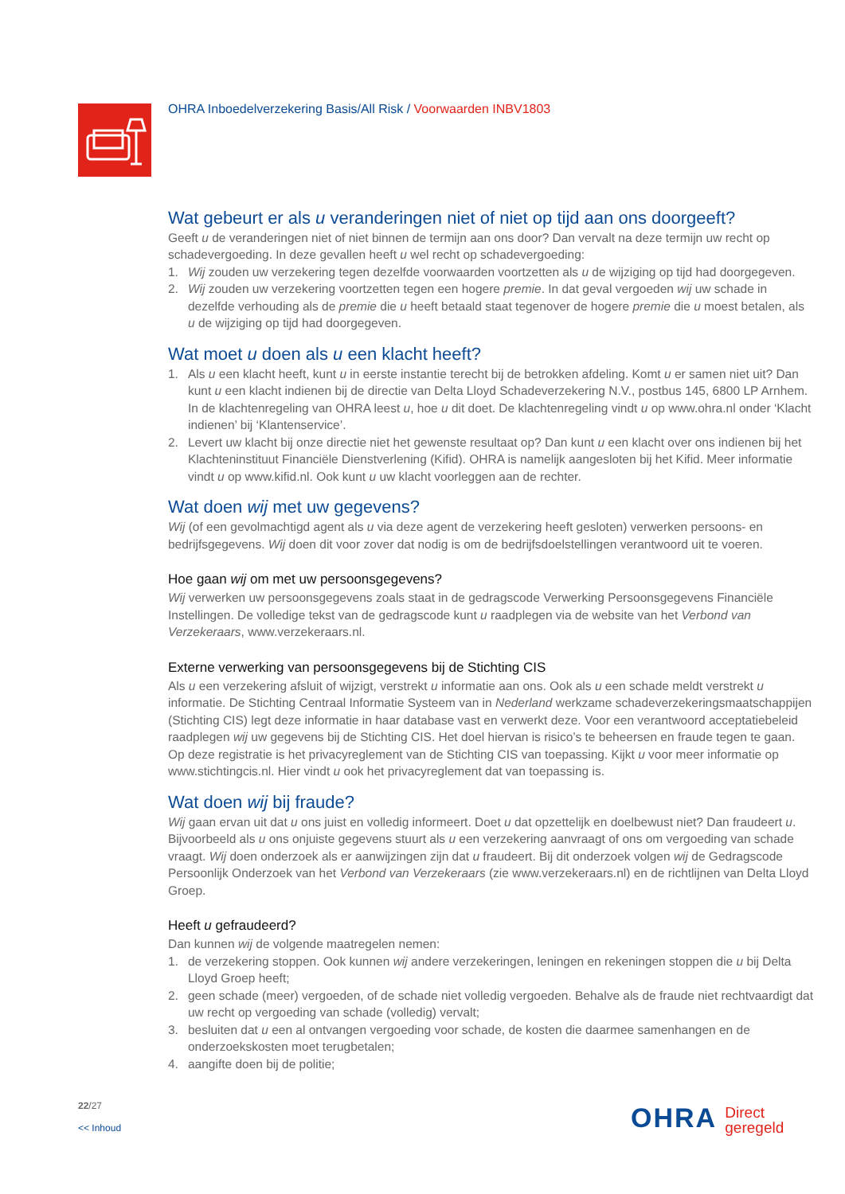OHRA Inboedelverzekering Basis/All Risk / Voorwaarden INBV1803
Wat gebeurt er als u veranderingen niet of niet op tijd aan ons doorgeeft?
Geeft u de veranderingen niet of niet binnen de termijn aan ons door? Dan vervalt na deze termijn uw recht op schadevergoeding. In deze gevallen heeft u wel recht op schadevergoeding:
1. Wij zouden uw verzekering tegen dezelfde voorwaarden voortzetten als u de wijziging op tijd had doorgegeven.
2. Wij zouden uw verzekering voortzetten tegen een hogere premie. In dat geval vergoeden wij uw schade in dezelfde verhouding als de premie die u heeft betaald staat tegenover de hogere premie die u moest betalen, als u de wijziging op tijd had doorgegeven.
Wat moet u doen als u een klacht heeft?
1. Als u een klacht heeft, kunt u in eerste instantie terecht bij de betrokken afdeling. Komt u er samen niet uit? Dan kunt u een klacht indienen bij de directie van Delta Lloyd Schadeverzekering N.V., postbus 145, 6800 LP Arnhem. In de klachtenregeling van OHRA leest u, hoe u dit doet. De klachtenregeling vindt u op www.ohra.nl onder ‘Klacht indienen’ bij ‘Klantenservice’.
2. Levert uw klacht bij onze directie niet het gewenste resultaat op? Dan kunt u een klacht over ons indienen bij het Klachteninstituut Financiële Dienstverlening (Kifid). OHRA is namelijk aangesloten bij het Kifid. Meer informatie vindt u op www.kifid.nl. Ook kunt u uw klacht voorleggen aan de rechter.
Wat doen wij met uw gegevens?
Wij (of een gevolmachtigd agent als u via deze agent de verzekering heeft gesloten) verwerken persoons- en bedrijfsgegevens. Wij doen dit voor zover dat nodig is om de bedrijfsdoelstellingen verantwoord uit te voeren.
Hoe gaan wij om met uw persoonsgegevens?
Wij verwerken uw persoonsgegevens zoals staat in de gedragscode Verwerking Persoonsgegevens Financiële Instellingen. De volledige tekst van de gedragscode kunt u raadplegen via de website van het Verbond van Verzekeraars, www.verzekeraars.nl.
Externe verwerking van persoonsgegevens bij de Stichting CIS
Als u een verzekering afsluit of wijzigt, verstrekt u informatie aan ons. Ook als u een schade meldt verstrekt u informatie. De Stichting Centraal Informatie Systeem van in Nederland werkzame schadeverzekeringsmaatschappijen (Stichting CIS) legt deze informatie in haar database vast en verwerkt deze. Voor een verantwoord acceptatiebeleid raadplegen wij uw gegevens bij de Stichting CIS. Het doel hiervan is risico’s te beheersen en fraude tegen te gaan. Op deze registratie is het privacyreglement van de Stichting CIS van toepassing. Kijkt u voor meer informatie op www.stichtingcis.nl. Hier vindt u ook het privacyreglement dat van toepassing is.
Wat doen wij bij fraude?
Wij gaan ervan uit dat u ons juist en volledig informeert. Doet u dat opzettelijk en doelbewust niet? Dan fraudeert u. Bijvoorbeeld als u ons onjuiste gegevens stuurt als u een verzekering aanvraagt of ons om vergoeding van schade vraagt. Wij doen onderzoek als er aanwijzingen zijn dat u fraudeert. Bij dit onderzoek volgen wij de Gedragscode Persoonlijk Onderzoek van het Verbond van Verzekeraars (zie www.verzekeraars.nl) en de richtlijnen van Delta Lloyd Groep.
Heeft u gefraudeerd?
Dan kunnen wij de volgende maatregelen nemen:
1. de verzekering stoppen. Ook kunnen wij andere verzekeringen, leningen en rekeningen stoppen die u bij Delta Lloyd Groep heeft;
2. geen schade (meer) vergoeden, of de schade niet volledig vergoeden. Behalve als de fraude niet rechtvaardigt dat uw recht op vergoeding van schade (volledig) vervalt;
3. besluiten dat u een al ontvangen vergoeding voor schade, de kosten die daarmee samenhangen en de onderzoekskosten moet terugbetalen;
4. aangifte doen bij de politie;
22/27
<< Inhoud
OHRA Direct
geregeld